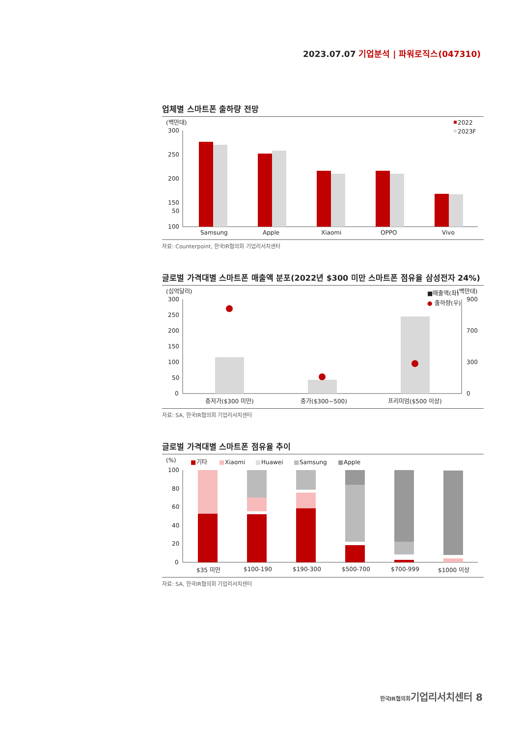2023.07.07 기업분석 | 파워로직스(047310)
업체별 스마트폰 출하량 전망
(백만대)
2022
2023F
300
250
200
150
100
50
Samsung
Apple
Xiaomi
OPPO
Vivo
자료: Counterpoint, 한국IR협의회 기업리서치센터
글로벌 가격대별 스마트폰 매출액 분포(2022년 $300 미만 스마트폰 점유율 삼성전자 24%)
(십억달러)
■매출액(좌)
●
출하량(우)
(백만대)
300
250
200
150
100
50
0
900
700
300
0
중저가($300 미만)
중가($300~500)
프리미엄($500 이상)
자료: SA, 한국IR협의회 기업리서치센터
글로벌 가격대별 스마트폰 점유율 추이
(%)
■
기타
■
Xiaomi
■
Huawei
■
Samsung
■
Apple
100
80
60
40
20
0
$35 미만
$100-190
$190-300
$500-700
$700-999
$1000 이상
자료: SA, 한국IR협의회 기업리서치센터
한국IR협의회기업리서치센터 8